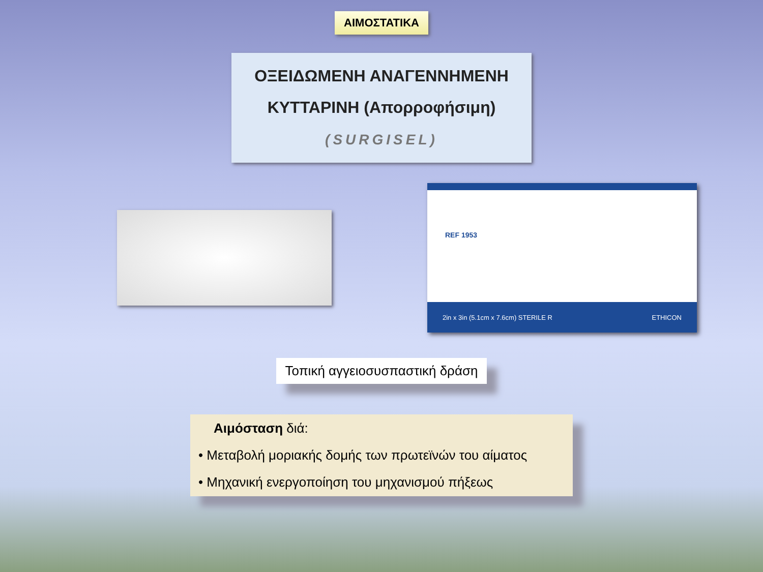ΑΙΜΟΣΤΑΤΙΚΑ
ΟΞΕΙΔΩΜΕΝΗ ΑΝΑΓΕΝΝΗΜΕΝΗ
ΚΥΤΤΑΡΙΝΗ (Απορροφήσιμη)
(SURGISEL)
REF 1953
2in x 3in (5.1cm x 7.6cm) STERILE R ETHICON
Τοπική αγγειοσυσπαστική δράση
Αιμόσταση διά:
• Μεταβολή μοριακής δομής των πρωτεϊνών του αίματος
• Μηχανική ενεργοποίηση του μηχανισμού πήξεως